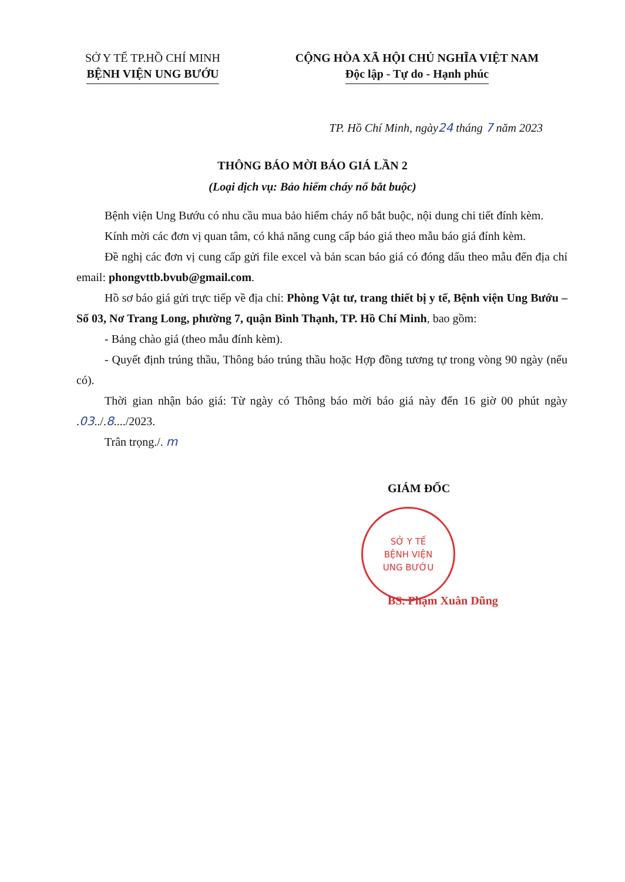SỞ Y TẾ TP.HỒ CHÍ MINH
BỆNH VIỆN UNG BƯỚU
CỘNG HÒA XÃ HỘI CHỦ NGHĨA VIỆT NAM
Độc lập - Tự do - Hạnh phúc
TP. Hồ Chí Minh, ngày24 tháng 7 năm 2023
THÔNG BÁO MỜI BÁO GIÁ LẦN 2
(Loại dịch vụ: Bảo hiểm cháy nổ bắt buộc)
Bệnh viện Ung Bướu có nhu cầu mua bảo hiểm cháy nổ bắt buộc, nội dung chi tiết đính kèm.
Kính mời các đơn vị quan tâm, có khả năng cung cấp báo giá theo mẫu báo giá đính kèm.
Đề nghị các đơn vị cung cấp gửi file excel và bản scan báo giá có đóng dấu theo mẫu đến địa chỉ email: phongvttb.bvub@gmail.com.
Hồ sơ báo giá gửi trực tiếp về địa chỉ: Phòng Vật tư, trang thiết bị y tế, Bệnh viện Ung Bướu – Số 03, Nơ Trang Long, phường 7, quận Bình Thạnh, TP. Hồ Chí Minh, bao gồm:
- Bảng chào giá (theo mẫu đính kèm).
- Quyết định trúng thầu, Thông báo trúng thầu hoặc Hợp đồng tương tự trong vòng 90 ngày (nếu có).
Thời gian nhận báo giá: Từ ngày có Thông báo mời báo giá này đến 16 giờ 00 phút ngày .03../.8..../2023.
Trân trọng./. m
GIÁM ĐỐC
SỞ Y TẾ
BỆNH VIỆN
UNG BƯỚU
BS. Phạm Xuân Dũng